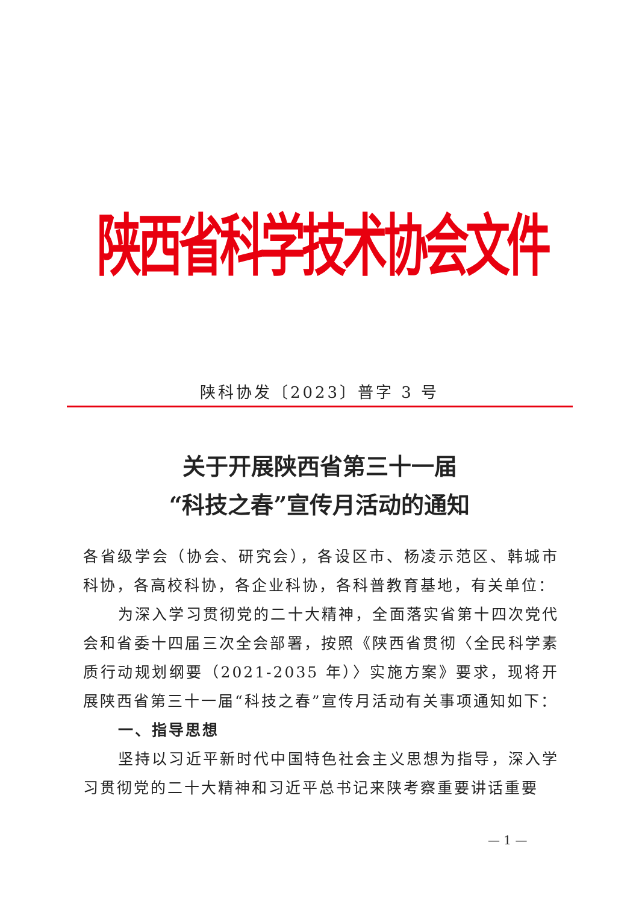陕西省科学技术协会文件
陕科协发〔2023〕普字 3 号
关于开展陕西省第三十一届
“科技之春”宣传月活动的通知
各省级学会（协会、研究会），各设区市、杨凌示范区、韩城市科协，各高校科协，各企业科协，各科普教育基地，有关单位：
为深入学习贯彻党的二十大精神，全面落实省第十四次党代会和省委十四届三次全会部署，按照《陕西省贯彻〈全民科学素质行动规划纲要（2021-2035 年）〉实施方案》要求，现将开展陕西省第三十一届“科技之春”宣传月活动有关事项通知如下：
一、指导思想
坚持以习近平新时代中国特色社会主义思想为指导，深入学习贯彻党的二十大精神和习近平总书记来陕考察重要讲话重要
— 1 —